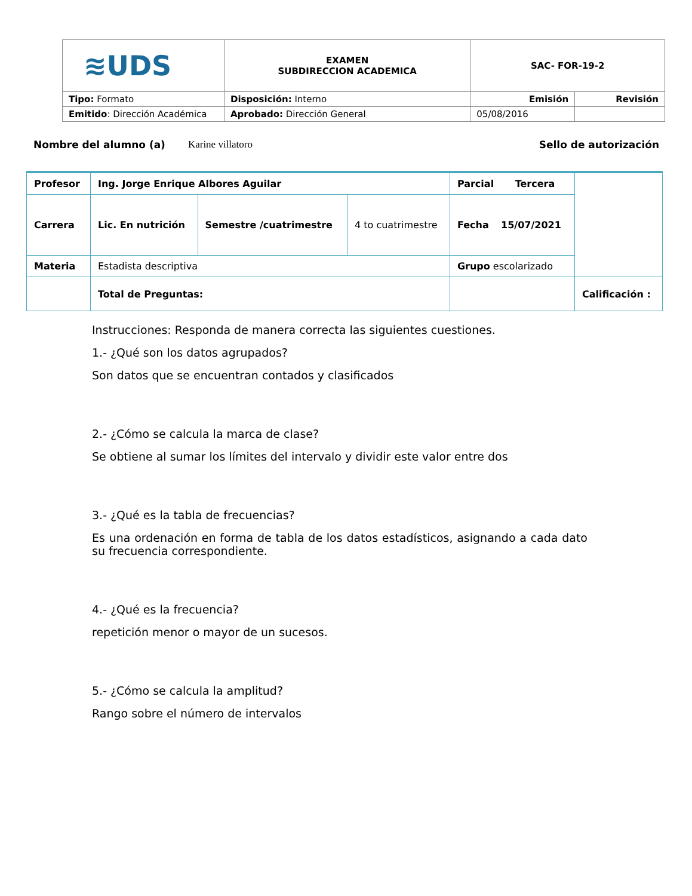| ≋UDS | EXAMEN SUBDIRECCION ACADEMICA | SAC- FOR-19-2 | |
| Tipo: Formato | Disposición: Interno | Emisión | Revisión |
| Emitido : Dirección Académica | Aprobado: Dirección General | 05/08/2016 | |
Nombre del alumno (a) Karine villatoro Sello de autorización
| Profesor | Ing. Jorge Enrique Albores Aguilar | | | Parcial Tercera | |
| Carrera | Lic. En nutrición | Semestre /cuatrimestre | 4 to cuatrimestre | Fecha 15/07/2021 | |
| Materia | Estadista descriptiva | | | Grupo escolarizado | |
| | Total de Preguntas: | | | | Calificación : |
Instrucciones: Responda de manera correcta las siguientes cuestiones.
1.- ¿Qué son los datos agrupados?
Son datos que se encuentran contados y clasificados
2.- ¿Cómo se calcula la marca de clase?
Se obtiene al sumar los límites del intervalo y dividir este valor entre dos
3.- ¿Qué es la tabla de frecuencias?
Es una ordenación en forma de tabla de los datos estadísticos, asignando a cada dato su frecuencia correspondiente.
4.- ¿Qué es la frecuencia?
repetición menor o mayor de un sucesos.
5.- ¿Cómo se calcula la amplitud?
Rango sobre el número de intervalos